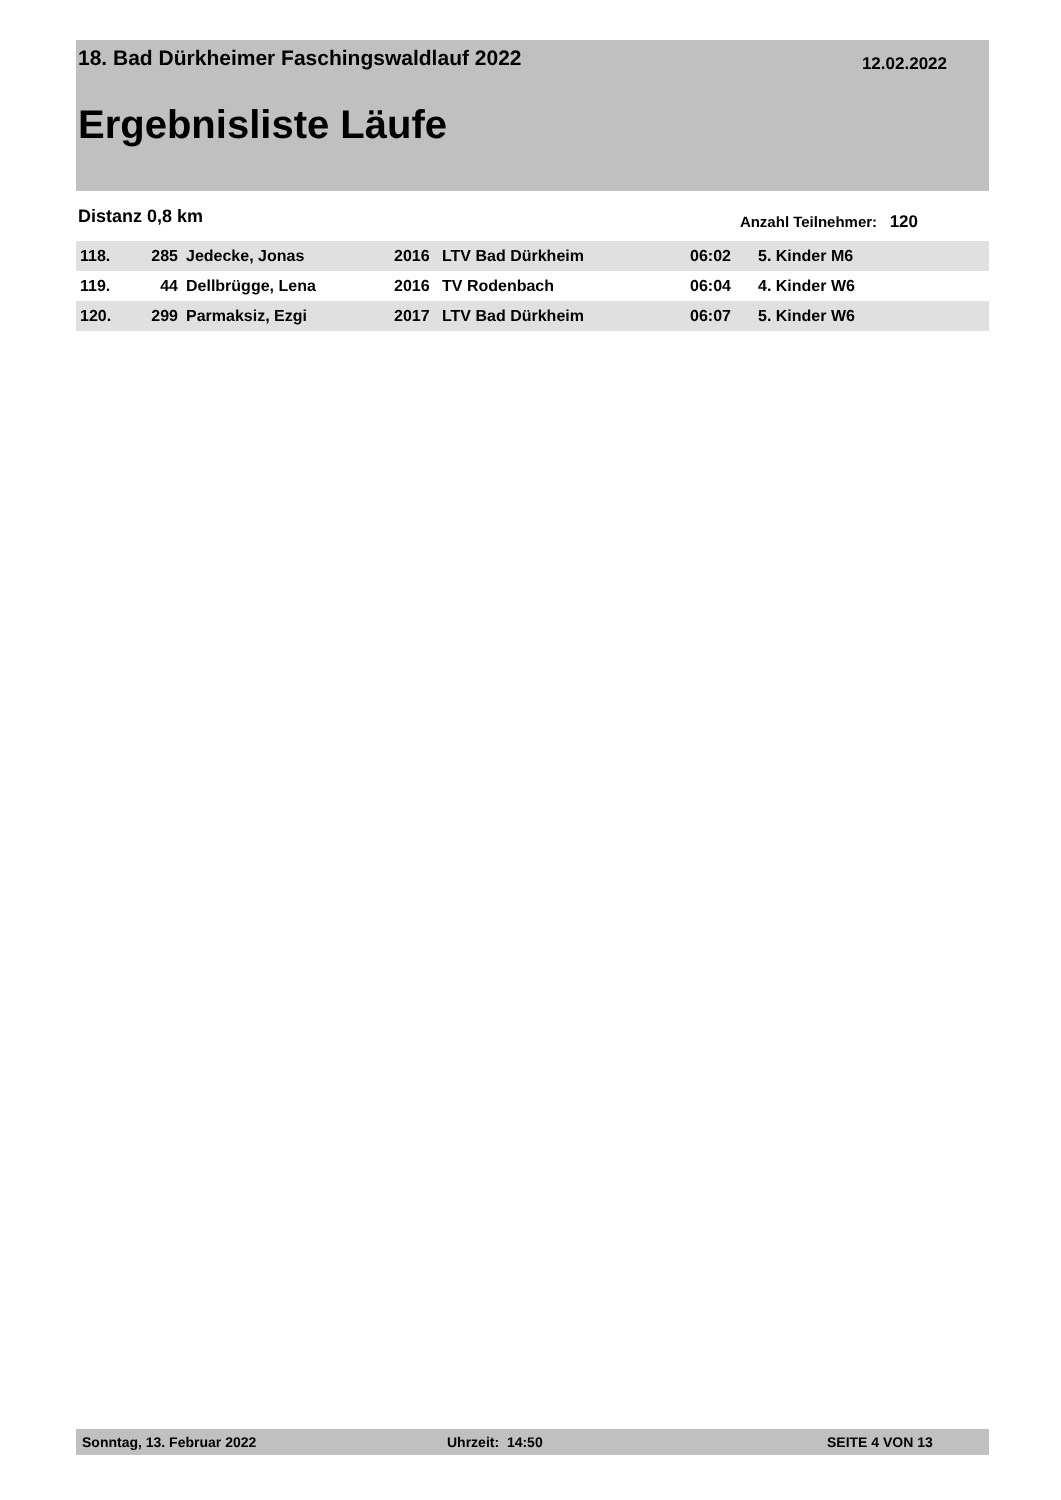18. Bad Dürkheimer Faschingswaldlauf 2022 12.02.2022
Ergebnisliste Läufe
Distanz 0,8 km Anzahl Teilnehmer: 120
| 118. | 285 | Jedecke, Jonas | 2016 | LTV Bad Dürkheim | 06:02 | 5. Kinder M6 |
| 119. | 44 | Dellbrügge, Lena | 2016 | TV Rodenbach | 06:04 | 4. Kinder W6 |
| 120. | 299 | Parmaksiz, Ezgi | 2017 | LTV Bad Dürkheim | 06:07 | 5. Kinder W6 |
Sonntag, 13. Februar 2022 Uhrzeit: 14:50 SEITE 4 VON 13